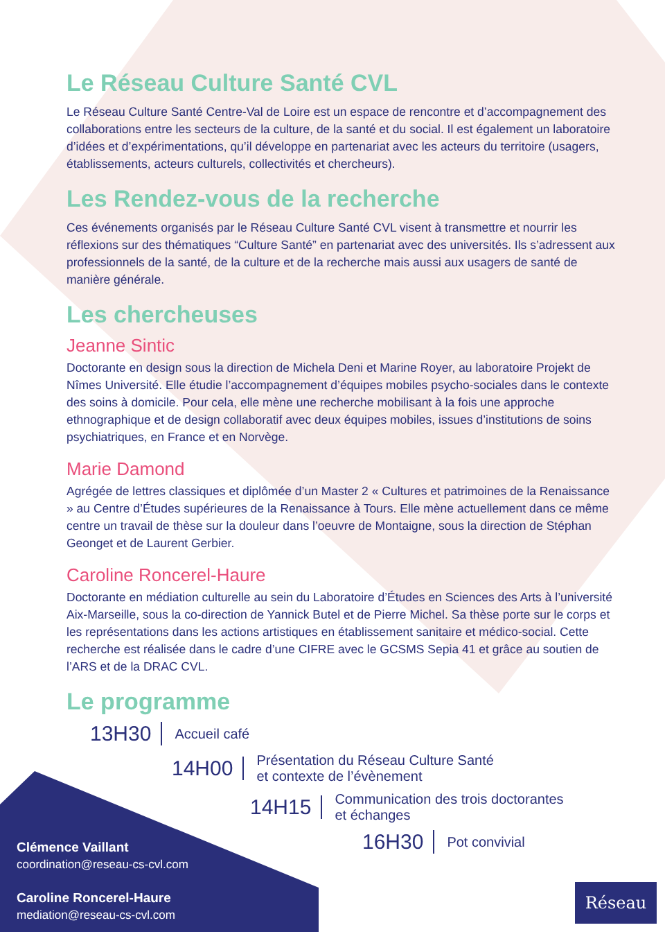Le Réseau Culture Santé CVL
Le Réseau Culture Santé Centre-Val de Loire est un espace de rencontre et d’accompagnement des collaborations entre les secteurs de la culture, de la santé et du social. Il est également un laboratoire d’idées et d’expérimentations, qu’il développe en partenariat avec les acteurs du territoire (usagers, établissements, acteurs culturels, collectivités et chercheurs).
Les Rendez-vous de la recherche
Ces événements organisés par le Réseau Culture Santé CVL visent à transmettre et nourrir les réflexions sur des thématiques “Culture Santé” en partenariat avec des universités. Ils s’adressent aux professionnels de la santé, de la culture et de la recherche mais aussi aux usagers de santé de manière générale.
Les chercheuses
Jeanne Sintic
Doctorante en design sous la direction de Michela Deni et Marine Royer, au laboratoire Projekt de Nîmes Université. Elle étudie l’accompagnement d’équipes mobiles psycho-sociales dans le contexte des soins à domicile. Pour cela, elle mène une recherche mobilisant à la fois une approche ethnographique et de design collaboratif avec deux équipes mobiles, issues d’institutions de soins psychiatriques, en France et en Norvège.
Marie Damond
Agrégée de lettres classiques et diplômée d’un Master 2 « Cultures et patrimoines de la Renaissance » au Centre d’Études supérieures de la Renaissance à Tours. Elle mène actuellement dans ce même centre un travail de thèse sur la douleur dans l’oeuvre de Montaigne, sous la direction de Stéphan Geonget et de Laurent Gerbier.
Caroline Roncerel-Haure
Doctorante en médiation culturelle au sein du Laboratoire d’Études en Sciences des Arts à l’université Aix-Marseille, sous la co-direction de Yannick Butel et de Pierre Michel. Sa thèse porte sur le corps et les représentations dans les actions artistiques en établissement sanitaire et médico-social. Cette recherche est réalisée dans le cadre d’une CIFRE avec le GCSMS Sepia 41 et grâce au soutien de l’ARS et de la DRAC CVL.
Le programme
13H30 Accueil café
14H00 Présentation du Réseau Culture Santé
et contexte de l’évènement
14H15 Communication des trois doctorantes
et échanges
16H30 Pot convivial
Clémence Vaillant
coordination@reseau-cs-cvl.com
Caroline Roncerel-Haure
mediation@reseau-cs-cvl.com
Réseau